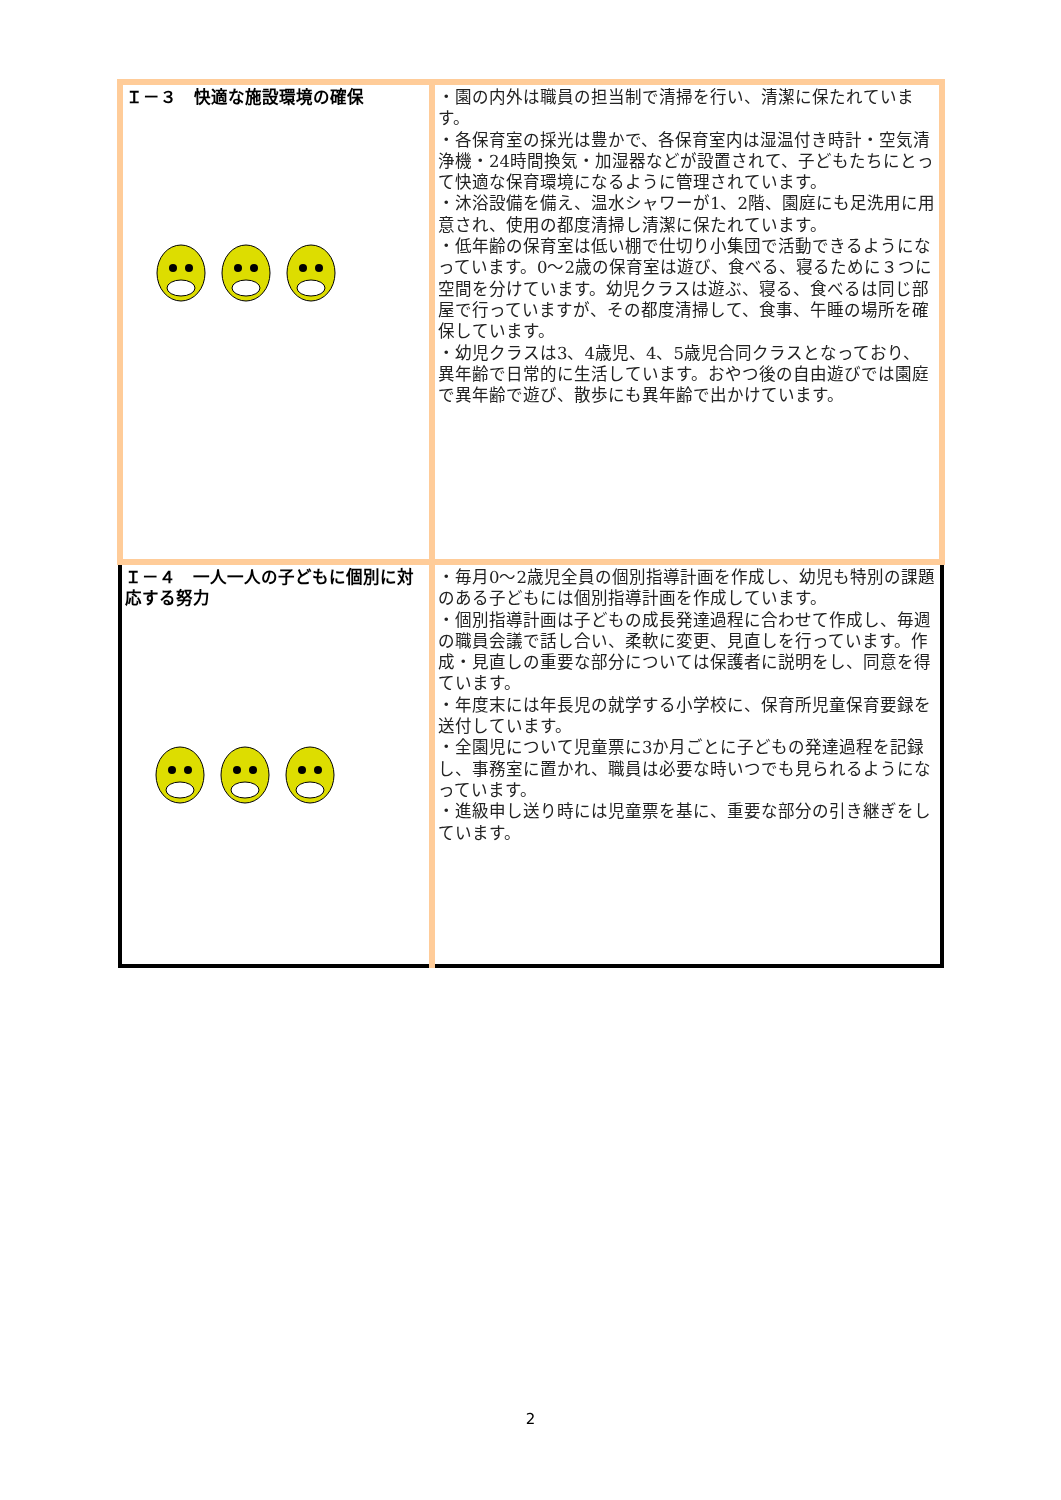| Ｉ－３ 快適な施設環境の確保 | ・園の内外は職員の担当制で清掃を行い、清潔に保たれています。 ・各保育室の採光は豊かで、各保育室内は湿温付き時計・空気清浄機・24時間換気・加湿器などが設置されて、子どもたちにとって快適な保育環境になるように管理されています。 ・沐浴設備を備え、温水シャワーが1、2階、園庭にも足洗用に用意され、使用の都度清掃し清潔に保たれています。 ・低年齢の保育室は低い棚で仕切り小集団で活動できるようになっています。0～2歳の保育室は遊び、食べる、寝るために３つに空間を分けています。幼児クラスは遊ぶ、寝る、食べるは同じ部屋で行っていますが、その都度清掃して、食事、午睡の場所を確保しています。 ・幼児クラスは3、4歳児、4、5歳児合同クラスとなっており、異年齢で日常的に生活しています。おやつ後の自由遊びでは園庭で異年齢で遊び、散歩にも異年齢で出かけています。 |
| Ｉ－４ 一人一人の子どもに個別に対応する努力 | ・毎月0～2歳児全員の個別指導計画を作成し、幼児も特別の課題のある子どもには個別指導計画を作成しています。 ・個別指導計画は子どもの成長発達過程に合わせて作成し、毎週の職員会議で話し合い、柔軟に変更、見直しを行っています。作成・見直しの重要な部分については保護者に説明をし、同意を得ています。 ・年度末には年長児の就学する小学校に、保育所児童保育要録を送付しています。 ・全園児について児童票に3か月ごとに子どもの発達過程を記録し、事務室に置かれ、職員は必要な時いつでも見られるようになっています。 ・進級申し送り時には児童票を基に、重要な部分の引き継ぎをしています。 |
2